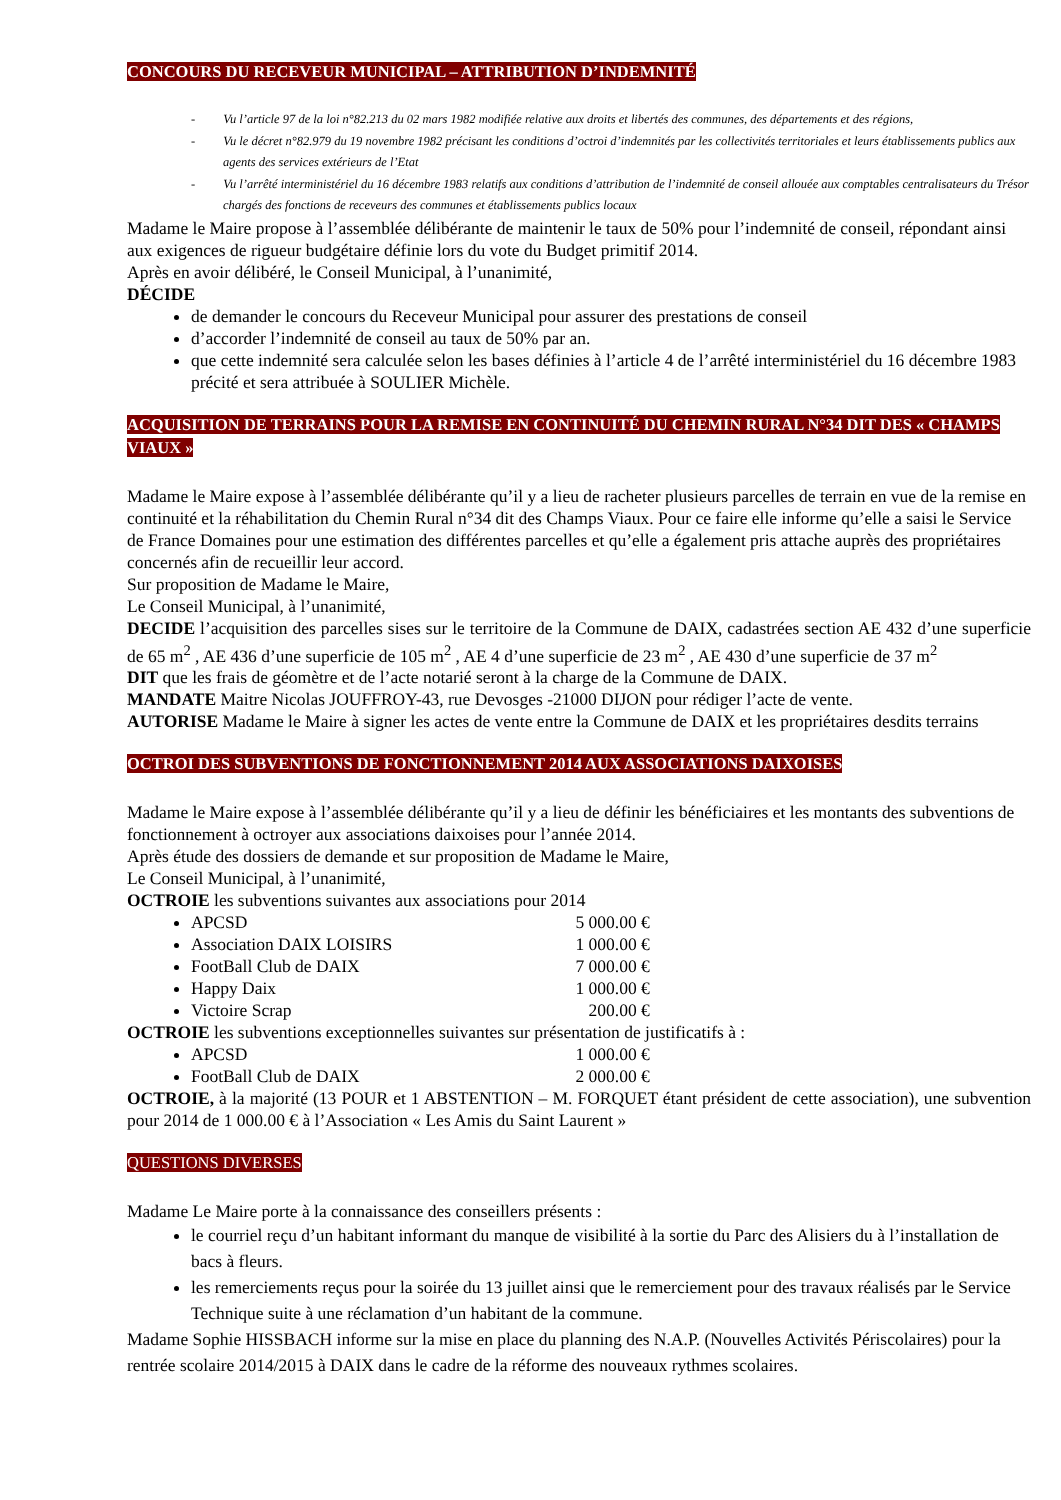CONCOURS DU RECEVEUR MUNICIPAL – ATTRIBUTION D’INDEMNITÉ
- Vu l’article 97 de la loi n°82.213 du 02 mars 1982 modifiée relative aux droits et libertés des communes, des départements et des régions,
- Vu le décret n°82.979 du 19 novembre 1982 précisant les conditions d’octroi d’indemnités par les collectivités territoriales et leurs établissements publics aux agents des services extérieurs de l’Etat
- Vu l’arrêté interministériel du 16 décembre 1983 relatifs aux conditions d’attribution de l’indemnité de conseil allouée aux comptables centralisateurs du Trésor chargés des fonctions de receveurs des communes et établissements publics locaux
Madame le Maire propose à l’assemblée délibérante de maintenir le taux de 50% pour l’indemnité de conseil, répondant ainsi aux exigences de rigueur budgétaire définie lors du vote du Budget primitif 2014.
Après en avoir délibéré, le Conseil Municipal, à l’unanimité,
DÉCIDE
de demander le concours du Receveur Municipal pour assurer des prestations de conseil
d’accorder l’indemnité de conseil au taux de 50% par an.
que cette indemnité sera calculée selon les bases définies à l’article 4 de l’arrêté interministériel du 16 décembre 1983 précité et sera attribuée à SOULIER Michèle.
ACQUISITION DE TERRAINS POUR LA REMISE EN CONTINUITÉ DU CHEMIN RURAL N°34 DIT DES « CHAMPS VIAUX »
Madame le Maire expose à l’assemblée délibérante qu’il y a lieu de racheter plusieurs parcelles de terrain en vue de la remise en continuité et la réhabilitation du Chemin Rural n°34 dit des Champs Viaux. Pour ce faire elle informe qu’elle a saisi le Service de France Domaines pour une estimation des différentes parcelles et qu’elle a également pris attache auprès des propriétaires concernés afin de recueillir leur accord.
Sur proposition de Madame le Maire,
Le Conseil Municipal, à l’unanimité,
DECIDE l’acquisition des parcelles sises sur le territoire de la Commune de DAIX, cadastrées section AE 432 d’une superficie de 65 m<sup>2</sup> , AE 436 d’une superficie de 105 m<sup>2</sup> , AE 4 d’une superficie de 23 m<sup>2</sup> , AE 430 d’une superficie de 37 m<sup>2</sup>
DIT que les frais de géomètre et de l’acte notarié seront à la charge de la Commune de DAIX.
MANDATE Maitre Nicolas JOUFFROY-43, rue Devosges -21000 DIJON pour rédiger l’acte de vente.
AUTORISE Madame le Maire à signer les actes de vente entre la Commune de DAIX et les propriétaires desdits terrains
OCTROI DES SUBVENTIONS DE FONCTIONNEMENT 2014 AUX ASSOCIATIONS DAIXOISES
Madame le Maire expose à l’assemblée délibérante qu’il y a lieu de définir les bénéficiaires et les montants des subventions de fonctionnement à octroyer aux associations daixoises pour l’année 2014.
Après étude des dossiers de demande et sur proposition de Madame le Maire,
Le Conseil Municipal, à l’unanimité,
OCTROIE les subventions suivantes aux associations pour 2014
APCSD 5 000.00 €
Association DAIX LOISIRS 1 000.00 €
FootBall Club de DAIX 7 000.00 €
Happy Daix 1 000.00 €
Victoire Scrap 200.00 €
OCTROIE les subventions exceptionnelles suivantes sur présentation de justificatifs à :
APCSD 1 000.00 €
FootBall Club de DAIX 2 000.00 €
OCTROIE, à la majorité (13 POUR et 1 ABSTENTION – M. FORQUET étant président de cette association), une subvention pour 2014 de 1 000.00 € à l’Association « Les Amis du Saint Laurent »
QUESTIONS DIVERSES
Madame Le Maire porte à la connaissance des conseillers présents :
le courriel reçu d’un habitant informant du manque de visibilité à la sortie du Parc des Alisiers du à l’installation de bacs à fleurs.
les remerciements reçus pour la soirée du 13 juillet ainsi que le remerciement pour des travaux réalisés par le Service Technique suite à une réclamation d’un habitant de la commune.
Madame Sophie HISSBACH informe sur la mise en place du planning des N.A.P. (Nouvelles Activités Périscolaires) pour la rentrée scolaire 2014/2015 à DAIX dans le cadre de la réforme des nouveaux rythmes scolaires.